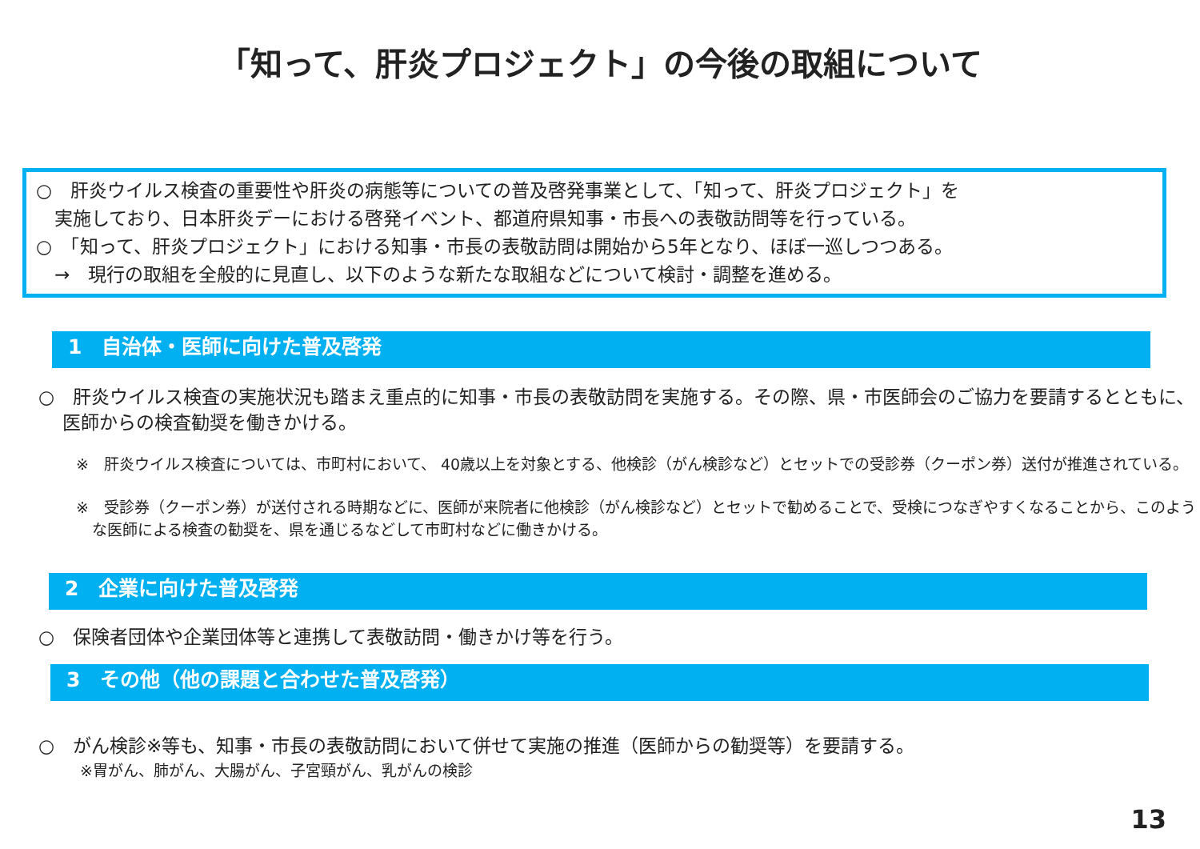「知って、肝炎プロジェクト」の今後の取組について
○　肝炎ウイルス検査の重要性や肝炎の病態等についての普及啓発事業として、「知って、肝炎プロジェクト」を
　実施しており、日本肝炎デーにおける啓発イベント、都道府県知事・市長への表敬訪問等を行っている。
○　「知って、肝炎プロジェクト」における知事・市長の表敬訪問は開始から5年となり、ほぼ一巡しつつある。
　→　現行の取組を全般的に見直し、以下のような新たな取組などについて検討・調整を進める。
1　自治体・医師に向けた普及啓発
○　肝炎ウイルス検査の実施状況も踏まえ重点的に知事・市長の表敬訪問を実施する。その際、県・市医師会のご協力を要請するとともに、医師からの検査勧奨を働きかける。
※　肝炎ウイルス検査については、市町村において、 40歳以上を対象とする、他検診（がん検診など）とセットでの受診券（クーポン券）送付が推進されている。
※　受診券（クーポン券）が送付される時期などに、医師が来院者に他検診（がん検診など）とセットで勧めることで、受検につなぎやすくなることから、このような医師による検査の勧奨を、県を通じるなどして市町村などに働きかける。
2　企業に向けた普及啓発
○　保険者団体や企業団体等と連携して表敬訪問・働きかけ等を行う。
3　その他（他の課題と合わせた普及啓発）
○　がん検診※等も、知事・市長の表敬訪問において併せて実施の推進（医師からの勧奨等）を要請する。
※胃がん、肺がん、大腸がん、子宮頸がん、乳がんの検診
13